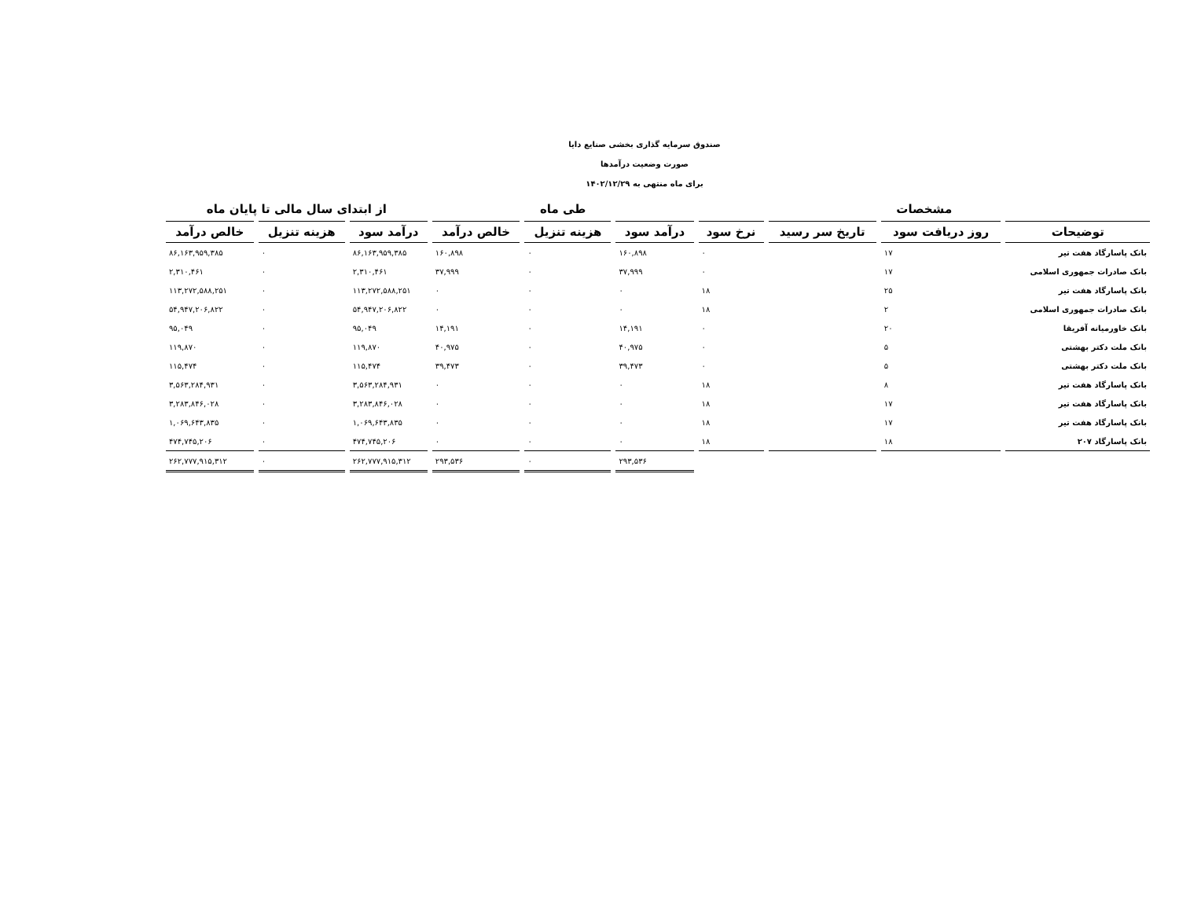صندوق سرمایه گذاری بخشی صنایع دایا
صورت وضعیت درآمدها
برای ماه منتهی به ۱۴۰۲/۱۲/۲۹
| مشخصات | | | | طی ماه | | | از ابتدای سال مالی تا پایان ماه | | |
| --- | --- | --- | --- | --- | --- | --- | --- | --- | --- |
| توضیحات | روز دریافت سود | تاریخ سر رسید | نرخ سود | درآمد سود | هزینه تنزیل | خالص درآمد | درآمد سود | هزینه تنزیل | خالص درآمد |
| بانک پاسارگاد هفت تیر | ۱۷ | | ۰ | ۱۶۰,۸۹۸ | ۰ | ۱۶۰,۸۹۸ | ۸۶,۱۶۳,۹۵۹,۳۸۵ | ۰ | ۸۶,۱۶۳,۹۵۹,۳۸۵ |
| بانک صادرات جمهوری اسلامی | ۱۷ | | ۰ | ۳۷,۹۹۹ | ۰ | ۳۷,۹۹۹ | ۲,۳۱۰,۴۶۱ | ۰ | ۲,۳۱۰,۴۶۱ |
| بانک پاسارگاد هفت تیر | ۲۵ | | ۱۸ | ۰ | ۰ | ۰ | ۱۱۳,۲۷۲,۵۸۸,۲۵۱ | ۰ | ۱۱۳,۲۷۲,۵۸۸,۲۵۱ |
| بانک صادرات جمهوری اسلامی | ۲ | | ۱۸ | ۰ | ۰ | ۰ | ۵۴,۹۴۷,۲۰۶,۸۲۲ | ۰ | ۵۴,۹۴۷,۲۰۶,۸۲۲ |
| بانک خاورمیانه آفریقا | ۲۰ | | ۰ | ۱۴,۱۹۱ | ۰ | ۱۴,۱۹۱ | ۹۵,۰۴۹ | ۰ | ۹۵,۰۴۹ |
| بانک ملت دکتر بهشتی | ۵ | | ۰ | ۴۰,۹۷۵ | ۰ | ۴۰,۹۷۵ | ۱۱۹,۸۷۰ | ۰ | ۱۱۹,۸۷۰ |
| بانک ملت دکتر بهشتی | ۵ | | ۰ | ۳۹,۴۷۳ | ۰ | ۳۹,۴۷۳ | ۱۱۵,۴۷۴ | ۰ | ۱۱۵,۴۷۴ |
| بانک پاسارگاد هفت تیر | ۸ | | ۱۸ | ۰ | ۰ | ۰ | ۳,۵۶۳,۲۸۴,۹۳۱ | ۰ | ۳,۵۶۳,۲۸۴,۹۳۱ |
| بانک پاسارگاد هفت تیر | ۱۷ | | ۱۸ | ۰ | ۰ | ۰ | ۳,۲۸۳,۸۴۶,۰۲۸ | ۰ | ۳,۲۸۳,۸۴۶,۰۲۸ |
| بانک پاسارگاد هفت تیر | ۱۷ | | ۱۸ | ۰ | ۰ | ۰ | ۱,۰۶۹,۶۴۳,۸۳۵ | ۰ | ۱,۰۶۹,۶۴۳,۸۳۵ |
| بانک پاسارگاد ۲۰۷ | ۱۸ | | ۱۸ | ۰ | ۰ | ۰ | ۴۷۴,۷۴۵,۲۰۶ | ۰ | ۴۷۴,۷۴۵,۲۰۶ |
| | | | | ۲۹۳,۵۳۶ | ۰ | ۲۹۳,۵۳۶ | ۲۶۲,۷۷۷,۹۱۵,۳۱۲ | ۰ | ۲۶۲,۷۷۷,۹۱۵,۳۱۲ |